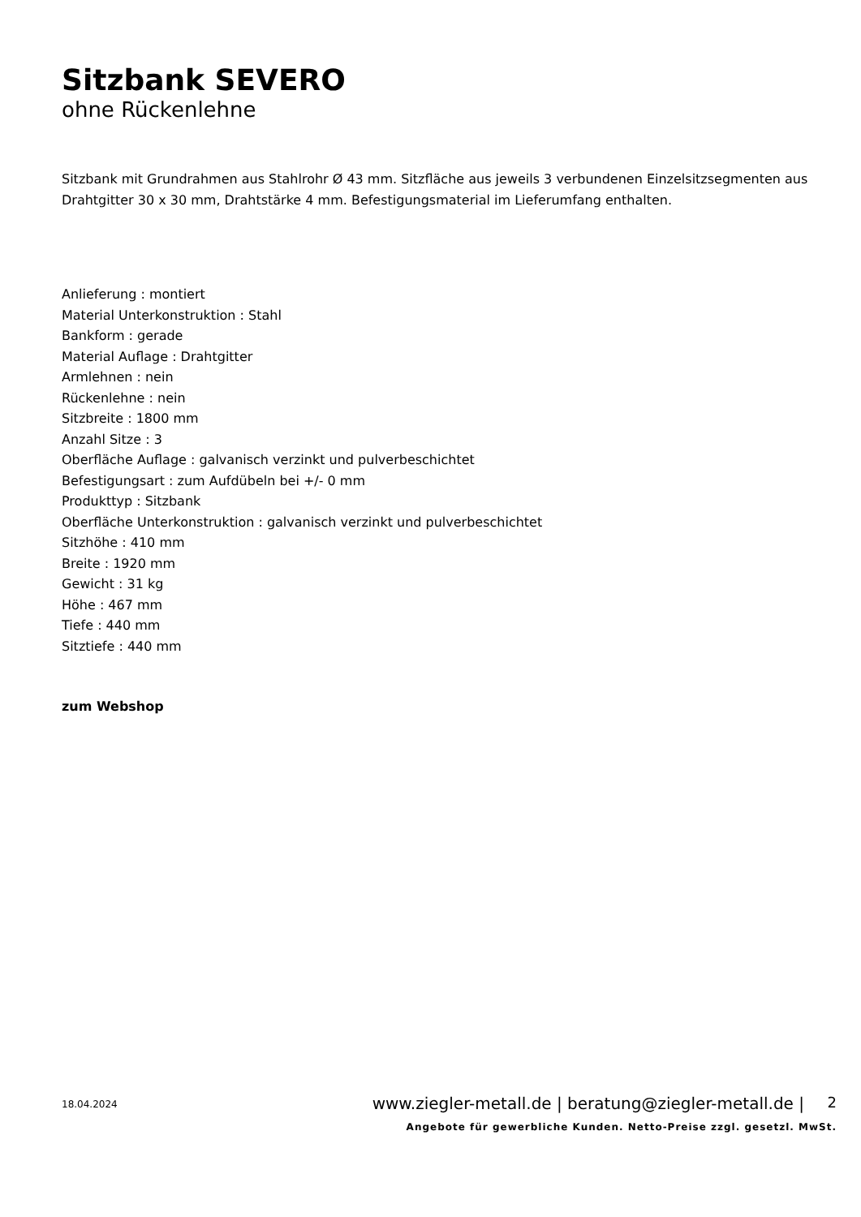Sitzbank SEVERO
ohne Rückenlehne
Sitzbank mit Grundrahmen aus Stahlrohr Ø 43 mm. Sitzfläche aus jeweils 3 verbundenen Einzelsitzsegmenten aus Drahtgitter 30 x 30 mm, Drahtstärke 4 mm. Befestigungsmaterial im Lieferumfang enthalten.
Anlieferung : montiert
Material Unterkonstruktion : Stahl
Bankform : gerade
Material Auflage : Drahtgitter
Armlehnen : nein
Rückenlehne : nein
Sitzbreite : 1800 mm
Anzahl Sitze : 3
Oberfläche Auflage : galvanisch verzinkt und pulverbeschichtet
Befestigungsart : zum Aufdübeln bei +/- 0 mm
Produkttyp : Sitzbank
Oberfläche Unterkonstruktion : galvanisch verzinkt und pulverbeschichtet
Sitzhöhe : 410 mm
Breite : 1920 mm
Gewicht : 31 kg
Höhe : 467 mm
Tiefe : 440 mm
Sitztiefe : 440 mm
zum Webshop
18.04.2024
www.ziegler-metall.de | beratung@ziegler-metall.de |
2
Angebote für gewerbliche Kunden. Netto-Preise zzgl. gesetzl. MwSt.